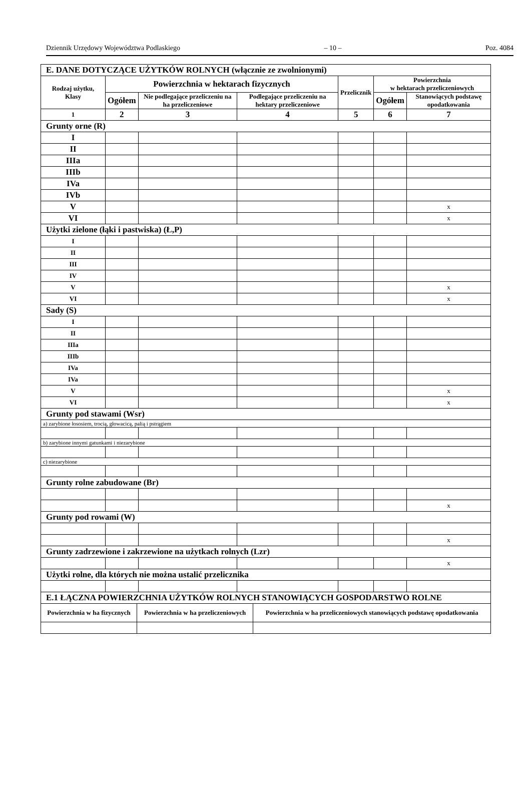Dziennik Urzędowy Województwa Podlaskiego – 10 – Poz. 4084
| E. DANE DOTYCZĄCE UŻYTKÓW ROLNYCH (włącznie ze zwolnionymi) | | | | | | |
| Rodzaj użytku, Klasy | Powierzchnia w hektarach fizycznych | | | Przelicznik | Powierzchnia w hektarach przeliczeniowych | |
| | Ogółem | Nie podlegające przeliczeniu na ha przeliczeniowe | Podlegające przeliczeniu na hektary przeliczeniowe | | Ogółem | Stanowiących podstawę opodatkowania |
| 1 | 2 | 3 | 4 | 5 | 6 | 7 |
| Grunty orne (R) | | | | | | |
| I | | | | | | |
| II | | | | | | |
| IIIa | | | | | | |
| IIIb | | | | | | |
| IVa | | | | | | |
| IVb | | | | | | |
| V | | | | | | x |
| VI | | | | | | x |
| Użytki zielone (łąki i pastwiska) (Ł,P) | | | | | | |
| I | | | | | | |
| II | | | | | | |
| III | | | | | | |
| IV | | | | | | |
| V | | | | | | x |
| VI | | | | | | x |
| Sady (S) | | | | | | |
| I | | | | | | |
| II | | | | | | |
| IIIa | | | | | | |
| IIIb | | | | | | |
| IVa | | | | | | |
| IVa | | | | | | |
| V | | | | | | x |
| VI | | | | | | x |
| Grunty pod stawami (Wsr) | | | | | | |
| a) zarybione łososiem, trocią, głowacicą, palią i pstrągiem | | | | | | |
| b) zarybione innymi gatunkami i niezarybione | | | | | | |
| c) niezarybione | | | | | | |
| Grunty rolne zabudowane (Br) | | | | | | |
| | | | | | | x |
| Grunty pod rowami (W) | | | | | | |
| | | | | | | x |
| Grunty zadrzewione i zakrzewione na użytkach rolnych (Lzr) | | | | | | |
| | | | | | | x |
| Użytki rolne, dla których nie można ustalić przelicznika | | | | | | |
| E.1 ŁĄCZNA POWIERZCHNIA UŻYTKÓW ROLNYCH STANOWIĄCYCH GOSPODARSTWO ROLNE | | |
| Powierzchnia w ha fizycznych | Powierzchnia w ha przeliczeniowych | Powierzchnia w ha przeliczeniowych stanowiących podstawę opodatkowania |